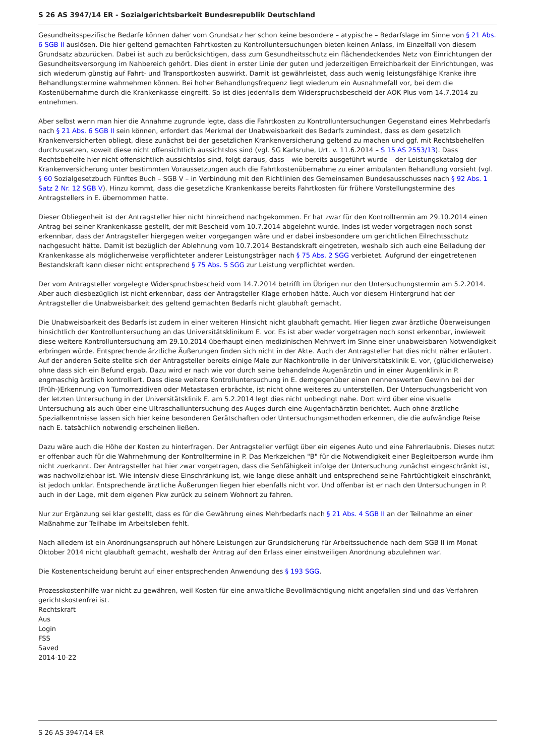S 26 AS 3947/14 ER - Sozialgerichtsbarkeit Bundesrepublik Deutschland
Gesundheitsspezifische Bedarfe können daher vom Grundsatz her schon keine besondere – atypische – Bedarfslage im Sinne von § 21 Abs. 6 SGB II auslösen. Die hier geltend gemachten Fahrtkosten zu Kontrolluntersuchungen bieten keinen Anlass, im Einzelfall von diesem Grundsatz abzurücken. Dabei ist auch zu berücksichtigen, dass zum Gesundheitsschutz ein flächendeckendes Netz von Einrichtungen der Gesundheitsversorgung im Nahbereich gehört. Dies dient in erster Linie der guten und jederzeitigen Erreichbarkeit der Einrichtungen, was sich wiederum günstig auf Fahrt- und Transportkosten auswirkt. Damit ist gewährleistet, dass auch wenig leistungsfähige Kranke ihre Behandlungstermine wahrnehmen können. Bei hoher Behandlungsfrequenz liegt wiederum ein Ausnahmefall vor, bei dem die Kostenübernahme durch die Krankenkasse eingreift. So ist dies jedenfalls dem Widerspruchsbescheid der AOK Plus vom 14.7.2014 zu entnehmen.
Aber selbst wenn man hier die Annahme zugrunde legte, dass die Fahrtkosten zu Kontrolluntersuchungen Gegenstand eines Mehrbedarfs nach § 21 Abs. 6 SGB II sein können, erfordert das Merkmal der Unabweisbarkeit des Bedarfs zumindest, dass es dem gesetzlich Krankenversicherten obliegt, diese zunächst bei der gesetzlichen Krankenversicherung geltend zu machen und ggf. mit Rechtsbehelfen durchzusetzen, soweit diese nicht offensichtlich aussichtslos sind (vgl. SG Karlsruhe, Urt. v. 11.6.2014 – S 15 AS 2553/13). Dass Rechtsbehelfe hier nicht offensichtlich aussichtslos sind, folgt daraus, dass – wie bereits ausgeführt wurde – der Leistungskatalog der Krankenversicherung unter bestimmten Voraussetzungen auch die Fahrtkostenübernahme zu einer ambulanten Behandlung vorsieht (vgl. § 60 Sozialgesetzbuch Fünftes Buch – SGB V – in Verbindung mit den Richtlinien des Gemeinsamen Bundesausschusses nach § 92 Abs. 1 Satz 2 Nr. 12 SGB V). Hinzu kommt, dass die gesetzliche Krankenkasse bereits Fahrtkosten für frühere Vorstellungstermine des Antragstellers in E. übernommen hatte.
Dieser Obliegenheit ist der Antragsteller hier nicht hinreichend nachgekommen. Er hat zwar für den Kontrolltermin am 29.10.2014 einen Antrag bei seiner Krankenkasse gestellt, der mit Bescheid vom 10.7.2014 abgelehnt wurde. Indes ist weder vorgetragen noch sonst erkennbar, dass der Antragsteller hiergegen weiter vorgegangen wäre und er dabei insbesondere um gerichtlichen Eilrechtsschutz nachgesucht hätte. Damit ist bezüglich der Ablehnung vom 10.7.2014 Bestandskraft eingetreten, weshalb sich auch eine Beiladung der Krankenkasse als möglicherweise verpflichteter anderer Leistungsträger nach § 75 Abs. 2 SGG verbietet. Aufgrund der eingetretenen Bestandskraft kann dieser nicht entsprechend § 75 Abs. 5 SGG zur Leistung verpflichtet werden.
Der vom Antragsteller vorgelegte Widerspruchsbescheid vom 14.7.2014 betrifft im Übrigen nur den Untersuchungstermin am 5.2.2014. Aber auch diesbezüglich ist nicht erkennbar, dass der Antragsteller Klage erhoben hätte. Auch vor diesem Hintergrund hat der Antragsteller die Unabweisbarkeit des geltend gemachten Bedarfs nicht glaubhaft gemacht.
Die Unabweisbarkeit des Bedarfs ist zudem in einer weiteren Hinsicht nicht glaubhaft gemacht. Hier liegen zwar ärztliche Überweisungen hinsichtlich der Kontrolluntersuchung an das Universitätsklinikum E. vor. Es ist aber weder vorgetragen noch sonst erkennbar, inwieweit diese weitere Kontrolluntersuchung am 29.10.2014 überhaupt einen medizinischen Mehrwert im Sinne einer unabweisbaren Notwendigkeit erbringen würde. Entsprechende ärztliche Äußerungen finden sich nicht in der Akte. Auch der Antragsteller hat dies nicht näher erläutert. Auf der anderen Seite stellte sich der Antragsteller bereits einige Male zur Nachkontrolle in der Universitätsklinik E. vor, (glücklicherweise) ohne dass sich ein Befund ergab. Dazu wird er nach wie vor durch seine behandelnde Augenärztin und in einer Augenklinik in P. engmaschig ärztlich kontrolliert. Dass diese weitere Kontrolluntersuchung in E. demgegenüber einen nennenswerten Gewinn bei der (Früh-)Erkennung von Tumorrezidiven oder Metastasen erbrächte, ist nicht ohne weiteres zu unterstellen. Der Untersuchungsbericht von der letzten Untersuchung in der Universitätsklinik E. am 5.2.2014 legt dies nicht unbedingt nahe. Dort wird über eine visuelle Untersuchung als auch über eine Ultraschalluntersuchung des Auges durch eine Augenfachärztin berichtet. Auch ohne ärztliche Spezialkenntnisse lassen sich hier keine besonderen Gerätschaften oder Untersuchungsmethoden erkennen, die die aufwändige Reise nach E. tatsächlich notwendig erscheinen ließen.
Dazu wäre auch die Höhe der Kosten zu hinterfragen. Der Antragsteller verfügt über ein eigenes Auto und eine Fahrerlaubnis. Dieses nutzt er offenbar auch für die Wahrnehmung der Kontrolltermine in P. Das Merkzeichen "B" für die Notwendigkeit einer Begleitperson wurde ihm nicht zuerkannt. Der Antragsteller hat hier zwar vorgetragen, dass die Sehfähigkeit infolge der Untersuchung zunächst eingeschränkt ist, was nachvollziehbar ist. Wie intensiv diese Einschränkung ist, wie lange diese anhält und entsprechend seine Fahrtüchtigkeit einschränkt, ist jedoch unklar. Entsprechende ärztliche Äußerungen liegen hier ebenfalls nicht vor. Und offenbar ist er nach den Untersuchungen in P. auch in der Lage, mit dem eigenen Pkw zurück zu seinem Wohnort zu fahren.
Nur zur Ergänzung sei klar gestellt, dass es für die Gewährung eines Mehrbedarfs nach § 21 Abs. 4 SGB II an der Teilnahme an einer Maßnahme zur Teilhabe im Arbeitsleben fehlt.
Nach alledem ist ein Anordnungsanspruch auf höhere Leistungen zur Grundsicherung für Arbeitssuchende nach dem SGB II im Monat Oktober 2014 nicht glaubhaft gemacht, weshalb der Antrag auf den Erlass einer einstweiligen Anordnung abzulehnen war.
Die Kostenentscheidung beruht auf einer entsprechenden Anwendung des § 193 SGG.
Prozesskostenhilfe war nicht zu gewähren, weil Kosten für eine anwaltliche Bevollmächtigung nicht angefallen sind und das Verfahren gerichtskostenfrei ist.
Rechtskraft
Aus
Login
FSS
Saved
2014-10-22
S 26 AS 3947/14 ER